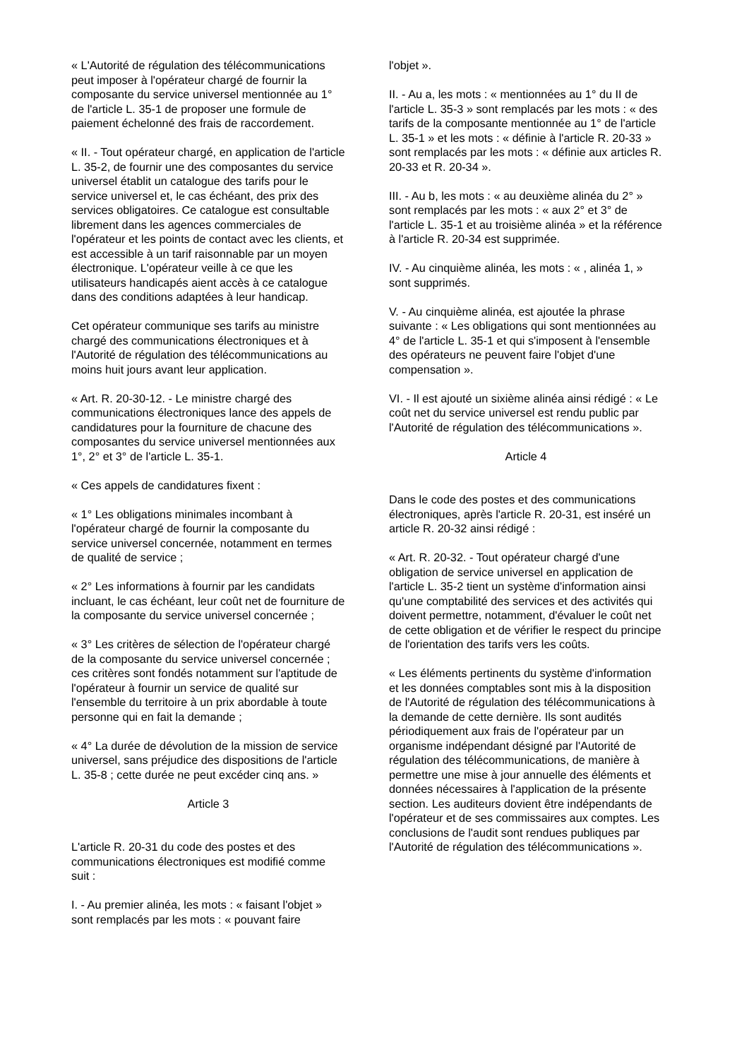« L'Autorité de régulation des télécommunications peut imposer à l'opérateur chargé de fournir la composante du service universel mentionnée au 1° de l'article L. 35-1 de proposer une formule de paiement échelonné des frais de raccordement.
« II. - Tout opérateur chargé, en application de l'article L. 35-2, de fournir une des composantes du service universel établit un catalogue des tarifs pour le service universel et, le cas échéant, des prix des services obligatoires. Ce catalogue est consultable librement dans les agences commerciales de l'opérateur et les points de contact avec les clients, et est accessible à un tarif raisonnable par un moyen électronique. L'opérateur veille à ce que les utilisateurs handicapés aient accès à ce catalogue dans des conditions adaptées à leur handicap.
Cet opérateur communique ses tarifs au ministre chargé des communications électroniques et à l'Autorité de régulation des télécommunications au moins huit jours avant leur application.
« Art. R. 20-30-12. - Le ministre chargé des communications électroniques lance des appels de candidatures pour la fourniture de chacune des composantes du service universel mentionnées aux 1°, 2° et 3° de l'article L. 35-1.
« Ces appels de candidatures fixent :
« 1° Les obligations minimales incombant à l'opérateur chargé de fournir la composante du service universel concernée, notamment en termes de qualité de service ;
« 2° Les informations à fournir par les candidats incluant, le cas échéant, leur coût net de fourniture de la composante du service universel concernée ;
« 3° Les critères de sélection de l'opérateur chargé de la composante du service universel concernée ; ces critères sont fondés notamment sur l'aptitude de l'opérateur à fournir un service de qualité sur l'ensemble du territoire à un prix abordable à toute personne qui en fait la demande ;
« 4° La durée de dévolution de la mission de service universel, sans préjudice des dispositions de l'article L. 35-8 ; cette durée ne peut excéder cinq ans. »
Article 3
L'article R. 20-31 du code des postes et des communications électroniques est modifié comme suit :
I. - Au premier alinéa, les mots : « faisant l'objet » sont remplacés par les mots : « pouvant faire
l'objet ».
II. - Au a, les mots : « mentionnées au 1° du II de l'article L. 35-3 » sont remplacés par les mots : « des tarifs de la composante mentionnée au 1° de l'article L. 35-1 » et les mots : « définie à l'article R. 20-33 » sont remplacés par les mots : « définie aux articles R. 20-33 et R. 20-34 ».
III. - Au b, les mots : « au deuxième alinéa du 2° » sont remplacés par les mots : « aux 2° et 3° de l'article L. 35-1 et au troisième alinéa » et la référence à l'article R. 20-34 est supprimée.
IV. - Au cinquième alinéa, les mots : « , alinéa 1, » sont supprimés.
V. - Au cinquième alinéa, est ajoutée la phrase suivante : « Les obligations qui sont mentionnées au 4° de l'article L. 35-1 et qui s'imposent à l'ensemble des opérateurs ne peuvent faire l'objet d'une compensation ».
VI. - Il est ajouté un sixième alinéa ainsi rédigé : « Le coût net du service universel est rendu public par l'Autorité de régulation des télécommunications ».
Article 4
Dans le code des postes et des communications électroniques, après l'article R. 20-31, est inséré un article R. 20-32 ainsi rédigé :
« Art. R. 20-32. - Tout opérateur chargé d'une obligation de service universel en application de l'article L. 35-2 tient un système d'information ainsi qu'une comptabilité des services et des activités qui doivent permettre, notamment, d'évaluer le coût net de cette obligation et de vérifier le respect du principe de l'orientation des tarifs vers les coûts.
« Les éléments pertinents du système d'information et les données comptables sont mis à la disposition de l'Autorité de régulation des télécommunications à la demande de cette dernière. Ils sont audités périodiquement aux frais de l'opérateur par un organisme indépendant désigné par l'Autorité de régulation des télécommunications, de manière à permettre une mise à jour annuelle des éléments et données nécessaires à l'application de la présente section. Les auditeurs dovient être indépendants de l'opérateur et de ses commissaires aux comptes. Les conclusions de l'audit sont rendues publiques par l'Autorité de régulation des télécommunications ».